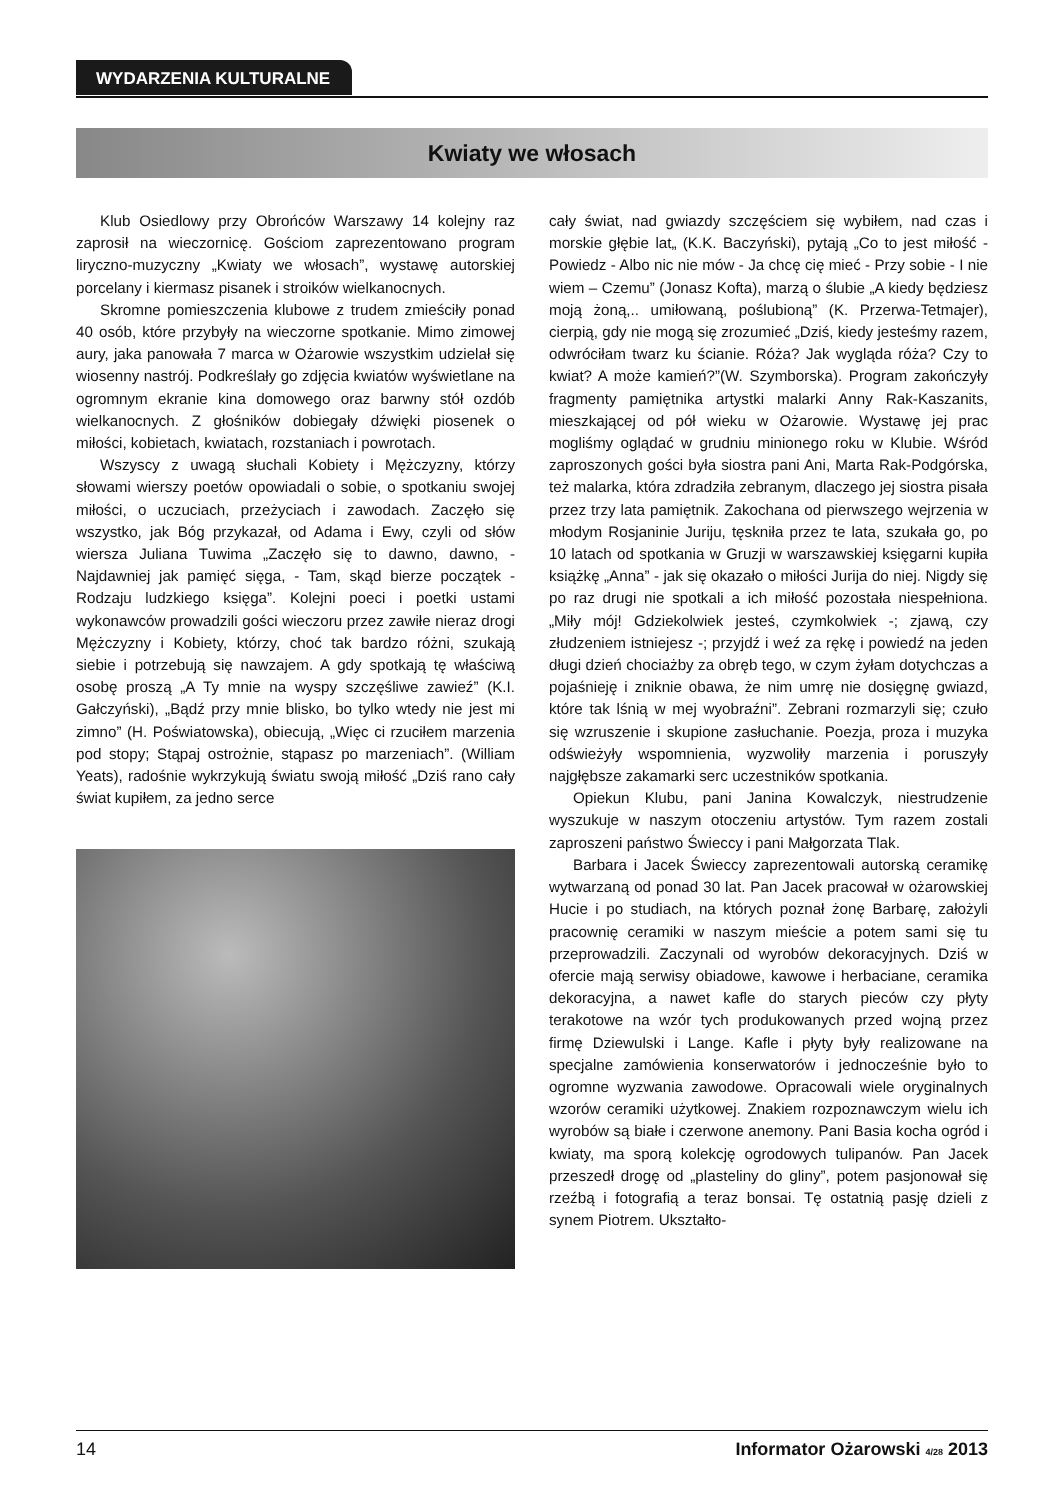WYDARZENIA KULTURALNE
Kwiaty we włosach
Klub Osiedlowy przy Obrońców Warszawy 14 kolejny raz zaprosił na wieczornicę. Gościom zaprezentowano program liryczno-muzyczny „Kwiaty we włosach”, wystawę autorskiej porcelany i kiermasz pisanek i stroików wielkanocnych.
Skromne pomieszczenia klubowe z trudem zmieściły ponad 40 osób, które przybyły na wieczorne spotkanie. Mimo zimowej aury, jaka panowała 7 marca w Ożarowie wszystkim udzielał się wiosenny nastrój. Podkreślały go zdjęcia kwiatów wyświetlane na ogromnym ekranie kina domowego oraz barwny stół ozdób wielkanocnych. Z głośników dobiegały dźwięki piosenek o miłości, kobietach, kwiatach, rozstaniach i powrotach.
Wszyscy z uwagą słuchali Kobiety i Mężczyzny, którzy słowami wierszy poetów opowiadali o sobie, o spotkaniu swojej miłości, o uczuciach, przeżyciach i zawodach. Zaczęło się wszystko, jak Bóg przykazał, od Adama i Ewy, czyli od słów wiersza Juliana Tuwima „Zaczęło się to dawno, dawno, - Najdawniej jak pamięć sięga, - Tam, skąd bierze początek - Rodzaju ludzkiego księga”. Kolejni poeci i poetki ustami wykonawców prowadzili gości wieczoru przez zawiłe nieraz drogi Mężczyzny i Kobiety, którzy, choć tak bardzo różni, szukają siebie i potrzebują się nawzajem. A gdy spotkają tę właściwą osobę proszą „A Ty mnie na wyspy szczęśliwe zawieź” (K.I. Gałczyński), „Bądź przy mnie blisko, bo tylko wtedy nie jest mi zimno” (H. Poświatowska), obiecują, „Więc ci rzuciłem marzenia pod stopy; Stąpaj ostrożnie, stąpasz po marzeniach”. (William Yeats), radośnie wykrzykują światu swoją miłość „Dziś rano cały świat kupiłem, za jedno serce
cały świat, nad gwiazdy szczęściem się wybiłem, nad czas i morskie głębie lat„ (K.K. Baczyński), pytają „Co to jest miłość - Powiedz - Albo nic nie mów - Ja chcę cię mieć - Przy sobie - I nie wiem – Czemu” (Jonasz Kofta), marzą o ślubie „A kiedy będziesz moją żoną,.. umiłowaną, poślubioną” (K. Przerwa-Tetmajer), cierpią, gdy nie mogą się zrozumieć „Dziś, kiedy jesteśmy razem, odwróciłam twarz ku ścianie. Róża? Jak wygląda róża? Czy to kwiat? A może kamień?”(W. Szymborska). Program zakończyły fragmenty pamiętnika artystki malarki Anny Rak-Kaszanits, mieszkającej od pół wieku w Ożarowie. Wystawę jej prac mogliśmy oglądać w grudniu minionego roku w Klubie. Wśród zaproszonych gości była siostra pani Ani, Marta Rak-Podgórska, też malarka, która zdradziła zebranym, dlaczego jej siostra pisała przez trzy lata pamiętnik. Zakochana od pierwszego wejrzenia w młodym Rosjaninie Juriju, tęskniła przez te lata, szukała go, po 10 latach od spotkania w Gruzji w warszawskiej księgarni kupiła książkę „Anna” - jak się okazało o miłości Jurija do niej. Nigdy się po raz drugi nie spotkali a ich miłość pozostała niespełniona. „Miły mój! Gdziekolwiek jesteś, czymkolwiek -; zjawą, czy złudzeniem istniejesz -; przyjdź i weź za rękę i powiedź na jeden długi dzień chociażby za obręb tego, w czym żyłam dotychczas a pojaśnieję i zniknie obawa, że nim umrę nie dosięgnę gwiazd, które tak lśnią w mej wyobraźni”. Zebrani rozmarzyli się; czuło się wzruszenie i skupione zasłuchanie. Poezja, proza i muzyka odświeżyły wspomnienia, wyzwoliły marzenia i poruszyły najgłębsze zakamarki serc uczestników spotkania.
Opiekun Klubu, pani Janina Kowalczyk, niestrudzenie wyszukuje w naszym otoczeniu artystów. Tym razem zostali zaproszeni państwo Świeccy i pani Małgorzata Tlak.
Barbara i Jacek Świeccy zaprezentowali autorską ceramikę wytwarzaną od ponad 30 lat. Pan Jacek pracował w ożarowskiej Hucie i po studiach, na których poznał żonę Barbarę, założyli pracownię ceramiki w naszym mieście a potem sami się tu przeprowadzili. Zaczynali od wyrobów dekoracyjnych. Dziś w ofercie mają serwisy obiadowe, kawowe i herbaciane, ceramika dekoracyjna, a nawet kafle do starych pieców czy płyty terakotowe na wzór tych produkowanych przed wojną przez firmę Dziewulski i Lange. Kafle i płyty były realizowane na specjalne zamówienia konserwatorów i jednocześnie było to ogromne wyzwania zawodowe. Opracowali wiele oryginalnych wzorów ceramiki użytkowej. Znakiem rozpoznawczym wielu ich wyrobów są białe i czerwone anemony. Pani Basia kocha ogród i kwiaty, ma sporą kolekcję ogrodowych tulipanów. Pan Jacek przeszedł drogę od „plasteliny do gliny”, potem pasjonował się rzeźbą i fotografią a teraz bonsai. Tę ostatnią pasję dzieli z synem Piotrem. Ukształto-
14 Informator Ożarowski 4/28 2013